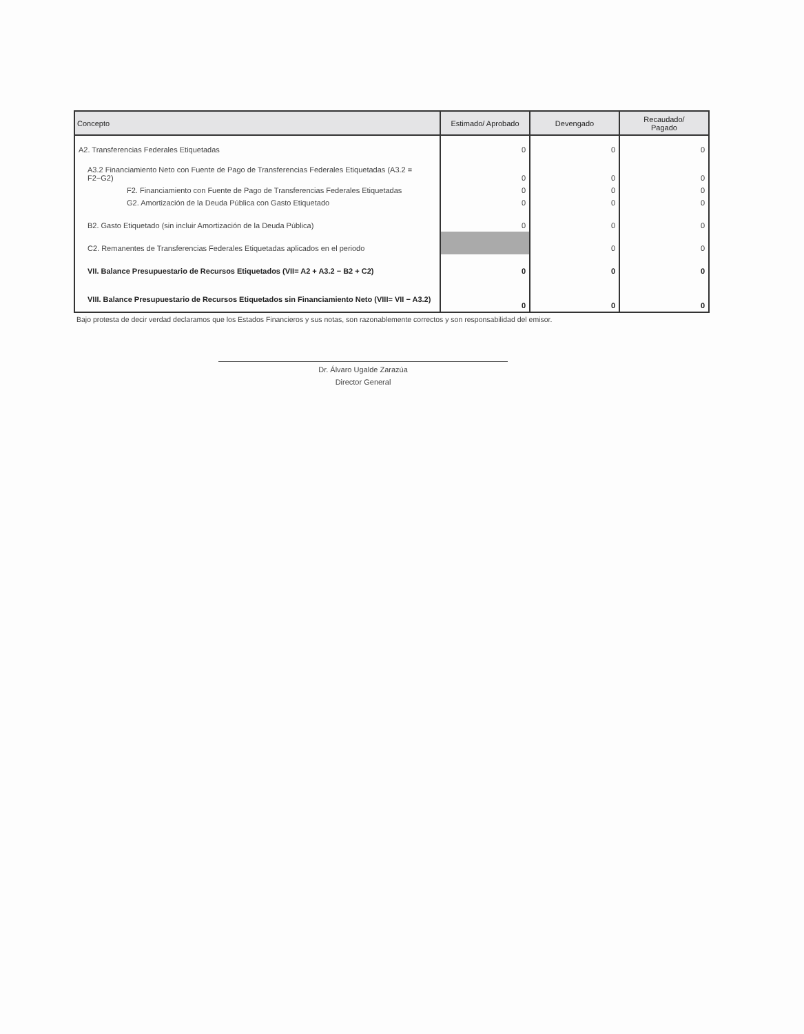| Concepto | Estimado/ Aprobado | Devengado | Recaudado/ Pagado |
| --- | --- | --- | --- |
| A2. Transferencias Federales Etiquetadas | 0 | 0 | 0 |
| A3.2 Financiamiento Neto con Fuente de Pago de Transferencias Federales Etiquetadas (A3.2 = F2−G2) | 0 | 0 | 0 |
| F2. Financiamiento con Fuente de Pago de Transferencias Federales Etiquetadas | 0 | 0 | 0 |
| G2. Amortización de la Deuda Pública con Gasto Etiquetado | 0 | 0 | 0 |
| B2. Gasto Etiquetado (sin incluir Amortización de la Deuda Pública) | 0 | 0 | 0 |
| C2. Remanentes de Transferencias Federales Etiquetadas aplicados en el periodo | | 0 | 0 |
| VII. Balance Presupuestario de Recursos Etiquetados (VII= A2 + A3.2 − B2 + C2) | 0 | 0 | 0 |
| VIII. Balance Presupuestario de Recursos Etiquetados sin Financiamiento Neto (VIII= VII − A3.2) | 0 | 0 | 0 |
Bajo protesta de decir verdad declaramos que los Estados Financieros y sus notas, son razonablemente correctos y son responsabilidad del emisor.
Dr. Álvaro Ugalde Zarazúa
Director General